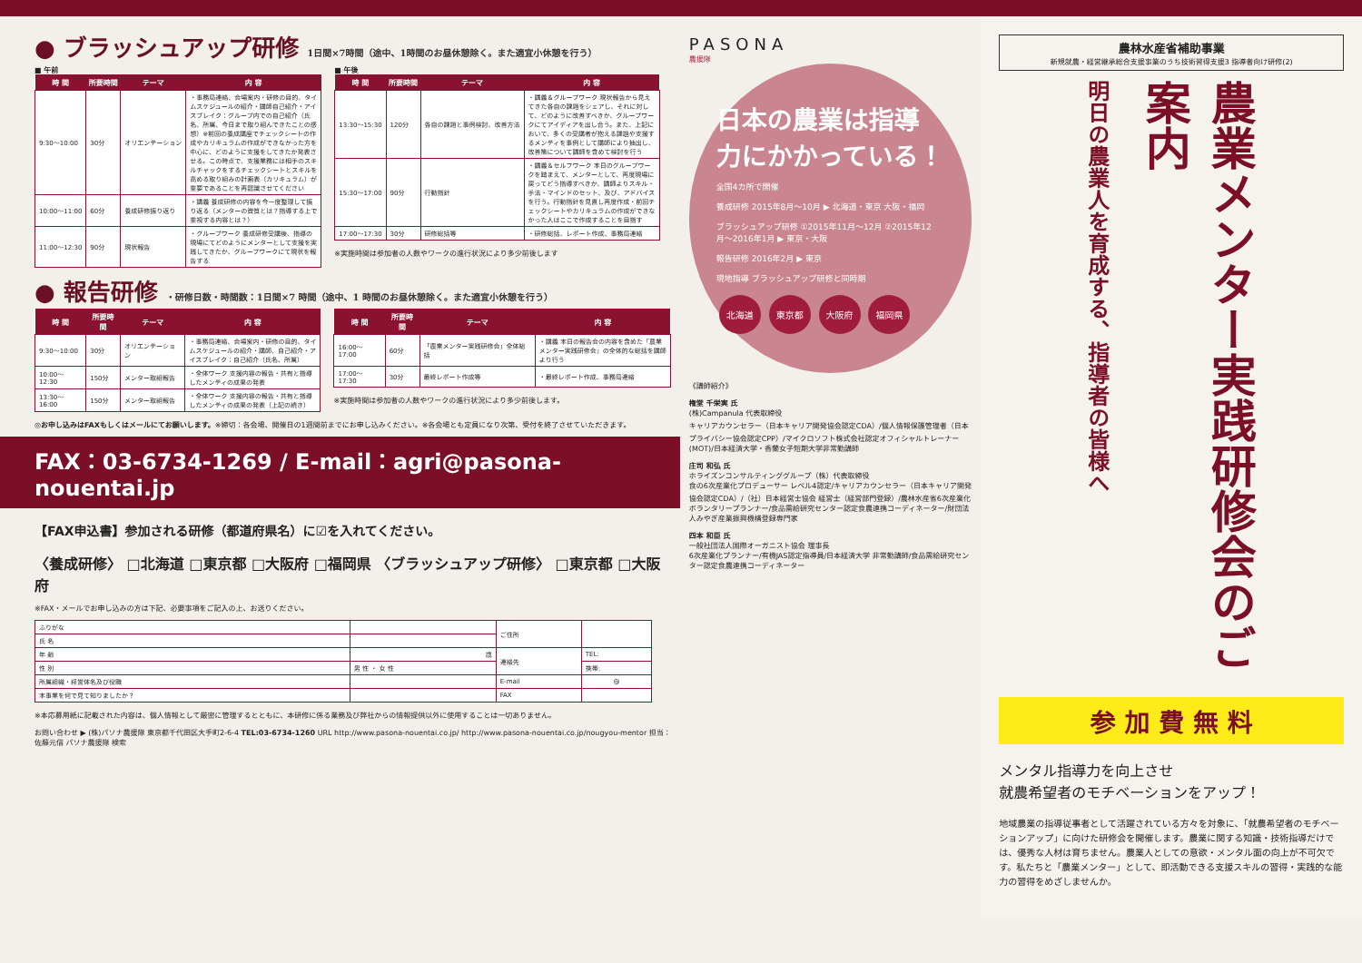● ブラッシュアップ研修 1日間×7時間（途中、1時間のお昼休憩除く。また適宜小休憩を行う）
■ 午前
| 時 間 | 所要時間 | テーマ | 内 容 |
| --- | --- | --- | --- |
| 9:30〜10:00 | 30分 | オリエンテーション | ・事務局連絡、会場案内・研修の目的、タイムスケジュールの紹介・講師自己紹介・アイスブレイク：グループ内での自己紹介（氏名、所属、今日まで取り組んできたことの感想）※前回の養成講座でチェックシートの作成やカリキュラムの作成ができなかった方を中心に、どのように支援をしてきたか発表させる。この時点で、支援業務には相手のスキルチャックをするチェックシートとスキルを高める取り組みの計画表（カリキュラム）が重要であることを再認識させてください |
| 10:00〜11:00 | 60分 | 養成研修振り返り | ・講義 養成研修の内容を今一度整理して振り返る（メンターの資質とは？指導する上で重視する内容とは？） |
| 11:00〜12:30 | 90分 | 現状報告 | ・グループワーク 養成研修受講後、指導の現場にてどのようにメンターとして支援を実践してきたか、グループワークにて現状を報告する |
■ 午後
| 時 間 | 所要時間 | テーマ | 内 容 |
| --- | --- | --- | --- |
| 13:30〜15:30 | 120分 | 各自の課題と事例検討、改善方法 | ・講義＆グループワーク 現状報告から見えてきた各自の課題をシェアし、それに対して、どのように改善すべきか、グループワークにてアイディアを出し合う。また、上記において、多くの受講者が抱える課題や支援するメンティを事例として講師により抽出し、改善策について講師を含めて検討を行う |
| 15:30〜17:00 | 90分 | 行動指針 | ・講義＆セルフワーク 本日のグループワークを踏まえて、メンターとして、再度現場に戻ってどう指導すべきか、講師よりスキル・手法・マインドのセット、及び、アドバイスを行う。行動指針を見直し再度作成・前回チェックシートやカリキュラムの作成ができなかった人はここで作成することを目指す |
| 17:00〜17:30 | 30分 | 研修総括等 | ・研修総括、レポート作成、事務局連絡 |
※実施時間は参加者の人数やワークの進行状況により多少前後します
● 報告研修 ・研修日数・時間数：1日間×7 時間（途中、1 時間のお昼休憩除く。また適宜小休憩を行う）
| 時 間 | 所要時間 | テーマ | 内 容 |
| --- | --- | --- | --- |
| 9:30〜10:00 | 30分 | オリエンテーション | ・事務局連絡、会場案内・研修の目的、タイムスケジュールの紹介・講師、自己紹介・アイスブレイク：自己紹介（氏名、所属） |
| 10:00〜12:30 | 150分 | メンター取組報告 | ・全体ワーク 支援内容の報告・共有と指導したメンティの成果の発表 |
| 13:30〜16:00 | 150分 | メンター取組報告 | ・全体ワーク 支援内容の報告・共有と指導したメンティの成果の発表（上記の続き） |
| 時 間 | 所要時間 | テーマ | 内 容 |
| --- | --- | --- | --- |
| 16:00〜17:00 | 60分 | 「農業メンター実践研修会」全体総括 | ・講義 本日の報告会の内容を含めた「農業メンター実践研修会」の全体的な総括を講師より行う |
| 17:00〜17:30 | 30分 | 最終レポート作成等 | ・最終レポート作成、事務局連絡 |
※実施時間は参加者の人数やワークの進行状況により多少前後します。
◎お申し込みはFAXもしくはメールにてお願いします。※締切：各会場、開催日の1週間前までにお申し込みください。※各会場とも定員になり次第、受付を終了させていただきます。
FAX：03-6734-1269 / E-mail：agri@pasona-nouentai.jp
【FAX申込書】参加される研修（都道府県名）に☑を入れてください。
〈養成研修〉 □北海道 □東京都 □大阪府 □福岡県 〈ブラッシュアップ研修〉 □東京都 □大阪府
※FAX・メールでお申し込みの方は下記、必要事項をご記入の上、お送りください。
| ふりがな | | ご住所 | |
| 氏 名 | | | |
| 年 齢 | 歳 | 連絡先 | TEL: |
| 性 別 | 男 性 ・ 女 性 | | 携帯: |
| 所属組織・経営体名及び役職 | | E-mail | @ |
| 本事業を何で見て知りましたか？ | | FAX | |
※本応募用紙に記載された内容は、個人情報として厳密に管理するとともに、本研修に係る業務及び弊社からの情報提供以外に使用することは一切ありません。
お問い合わせ ▶ (株)パソナ農援隊 東京都千代田区大手町2-6-4 TEL:03-6734-1260 URL http://www.pasona-nouentai.co.jp/ http://www.pasona-nouentai.co.jp/nougyou-mentor 担当：佐藤元信 パソナ農援隊 検索
PASONA
農援隊
日本の農業は指導力にかかっている！
全国4カ所で開催
養成研修 2015年8月〜10月 ▶ 北海道・東京 大阪・福岡
ブラッシュアップ研修 ①2015年11月〜12月 ②2015年12月〜2016年1月 ▶ 東京・大阪
報告研修 2016年2月 ▶ 東京
現地指導 ブラッシュアップ研修と同時期
北海道 東京都 大阪府 福岡県
《講師紹介》
権堂 千栄実 氏
(株)Campanula 代表取締役
キャリアカウンセラー（日本キャリア開発協会認定CDA）/個人情報保護管理者（日本プライバシー協会認定CPP）/マイクロソフト株式会社認定オフィシャルトレーナー(MOT)/日本経済大学・香蘭女子短期大学非常勤講師
庄司 和弘 氏
ホライズンコンサルティンググループ（株）代表取締役
食の6次産業化プロデューサー レベル4認定/キャリアカウンセラー（日本キャリア開発協会認定CDA）/（社）日本経営士協会 経営士（経営部門登録）/農林水産省6次産業化ボランタリープランナー/食品需給研究センター認定食農連携コーディネーター/財団法人みやぎ産業振興機構登録専門家
四本 和臣 氏
一般社団法人国際オーガニスト協会 理事長
6次産業化プランナー/有機JAS認定指導員/日本経済大学 非常勤講師/食品需給研究センター認定食農連携コーディネーター
農林水産省補助事業
新規就農・経営継承総合支援事業のうち技術習得支援3 指導者向け研修(2)
明日の農業人を育成する、指導者の皆様へ
農業メンター実践研修会のご案内
参 加 費 無 料
メンタル指導力を向上させ
就農希望者のモチベーションをアップ！
地域農業の指導従事者として活躍されている方々を対象に、「就農希望者のモチベーションアップ」に向けた研修会を開催します。農業に関する知識・技術指導だけでは、優秀な人材は育ちません。農業人としての意欲・メンタル面の向上が不可欠です。私たちと「農業メンター」として、即活動できる支援スキルの習得・実践的な能力の習得をめざしませんか。